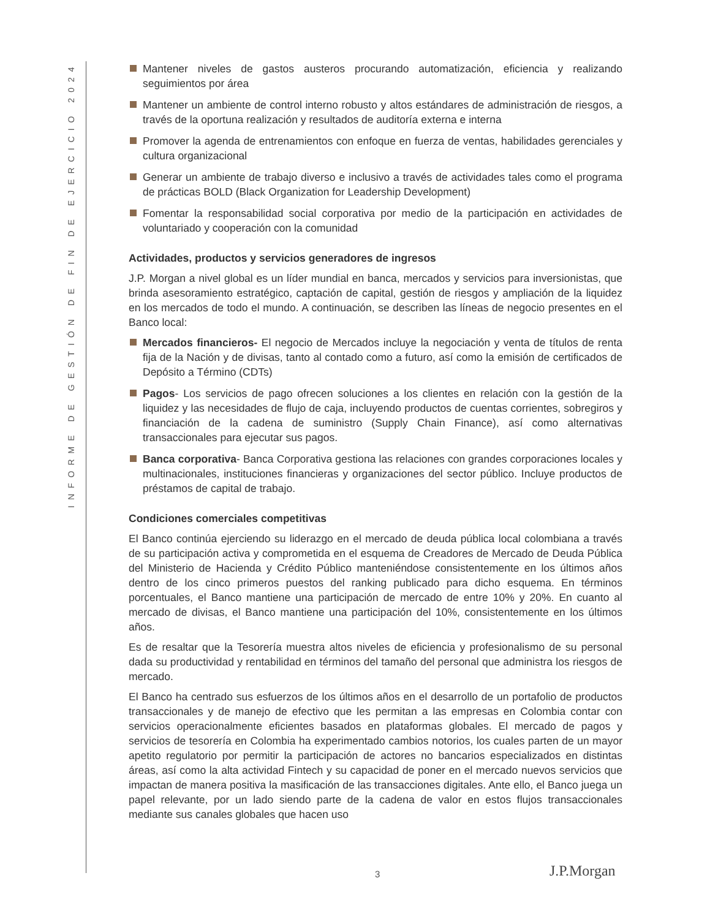INFORME DE GESTIÓN DE FIN DE EJERCICIO 2024
Mantener niveles de gastos austeros procurando automatización, eficiencia y realizando seguimientos por área
Mantener un ambiente de control interno robusto y altos estándares de administración de riesgos, a través de la oportuna realización y resultados de auditoría externa e interna
Promover la agenda de entrenamientos con enfoque en fuerza de ventas, habilidades gerenciales y cultura organizacional
Generar un ambiente de trabajo diverso e inclusivo a través de actividades tales como el programa de prácticas BOLD (Black Organization for Leadership Development)
Fomentar la responsabilidad social corporativa por medio de la participación en actividades de voluntariado y cooperación con la comunidad
Actividades, productos y servicios generadores de ingresos
J.P. Morgan a nivel global es un líder mundial en banca, mercados y servicios para inversionistas, que brinda asesoramiento estratégico, captación de capital, gestión de riesgos y ampliación de la liquidez en los mercados de todo el mundo. A continuación, se describen las líneas de negocio presentes en el Banco local:
Mercados financieros- El negocio de Mercados incluye la negociación y venta de títulos de renta fija de la Nación y de divisas, tanto al contado como a futuro, así como la emisión de certificados de Depósito a Término (CDTs)
Pagos- Los servicios de pago ofrecen soluciones a los clientes en relación con la gestión de la liquidez y las necesidades de flujo de caja, incluyendo productos de cuentas corrientes, sobregiros y financiación de la cadena de suministro (Supply Chain Finance), así como alternativas transaccionales para ejecutar sus pagos.
Banca corporativa- Banca Corporativa gestiona las relaciones con grandes corporaciones locales y multinacionales, instituciones financieras y organizaciones del sector público. Incluye productos de préstamos de capital de trabajo.
Condiciones comerciales competitivas
El Banco continúa ejerciendo su liderazgo en el mercado de deuda pública local colombiana a través de su participación activa y comprometida en el esquema de Creadores de Mercado de Deuda Pública del Ministerio de Hacienda y Crédito Público manteniéndose consistentemente en los últimos años dentro de los cinco primeros puestos del ranking publicado para dicho esquema. En términos porcentuales, el Banco mantiene una participación de mercado de entre 10% y 20%. En cuanto al mercado de divisas, el Banco mantiene una participación del 10%, consistentemente en los últimos años.
Es de resaltar que la Tesorería muestra altos niveles de eficiencia y profesionalismo de su personal dada su productividad y rentabilidad en términos del tamaño del personal que administra los riesgos de mercado.
El Banco ha centrado sus esfuerzos de los últimos años en el desarrollo de un portafolio de productos transaccionales y de manejo de efectivo que les permitan a las empresas en Colombia contar con servicios operacionalmente eficientes basados en plataformas globales. El mercado de pagos y servicios de tesorería en Colombia ha experimentado cambios notorios, los cuales parten de un mayor apetito regulatorio por permitir la participación de actores no bancarios especializados en distintas áreas, así como la alta actividad Fintech y su capacidad de poner en el mercado nuevos servicios que impactan de manera positiva la masificación de las transacciones digitales. Ante ello, el Banco juega un papel relevante, por un lado siendo parte de la cadena de valor en estos flujos transaccionales mediante sus canales globales que hacen uso
3 J.P.Morgan